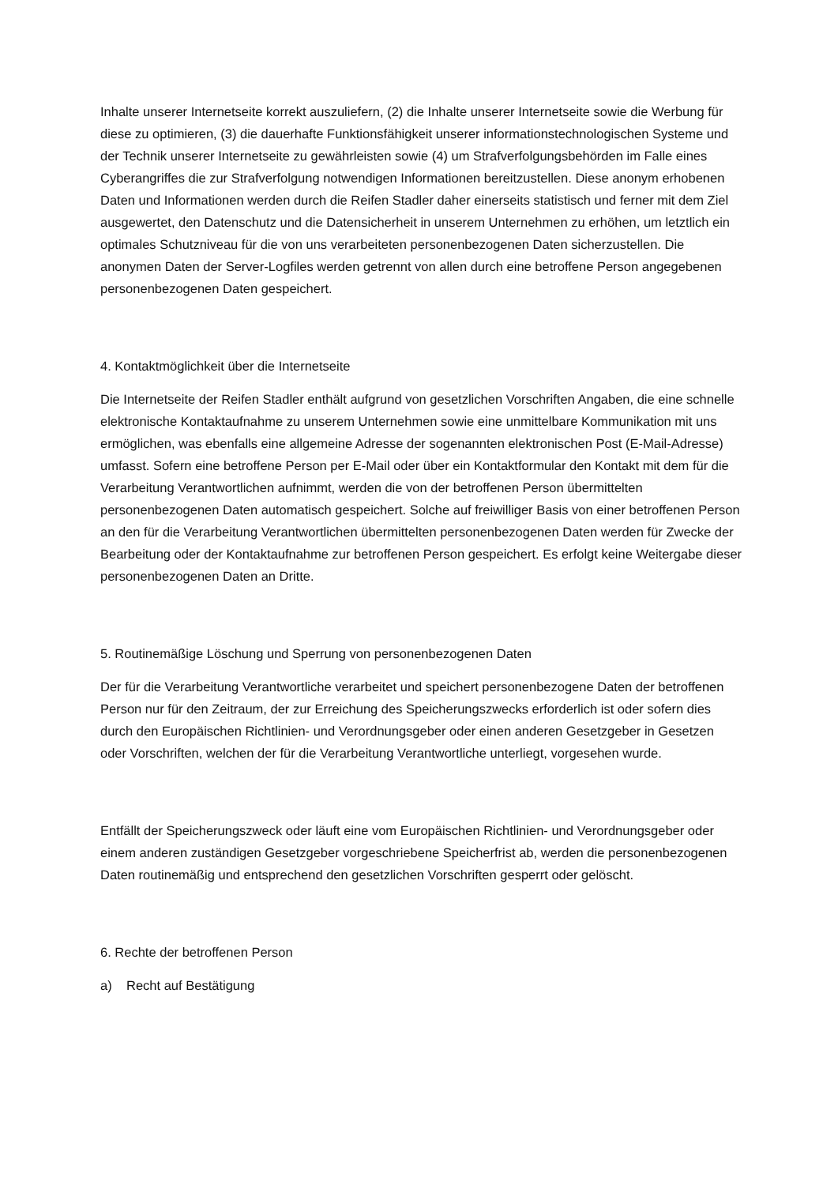Inhalte unserer Internetseite korrekt auszuliefern, (2) die Inhalte unserer Internetseite sowie die Werbung für diese zu optimieren, (3) die dauerhafte Funktionsfähigkeit unserer informationstechnologischen Systeme und der Technik unserer Internetseite zu gewährleisten sowie (4) um Strafverfolgungsbehörden im Falle eines Cyberangriffes die zur Strafverfolgung notwendigen Informationen bereitzustellen. Diese anonym erhobenen Daten und Informationen werden durch die Reifen Stadler daher einerseits statistisch und ferner mit dem Ziel ausgewertet, den Datenschutz und die Datensicherheit in unserem Unternehmen zu erhöhen, um letztlich ein optimales Schutzniveau für die von uns verarbeiteten personenbezogenen Daten sicherzustellen. Die anonymen Daten der Server-Logfiles werden getrennt von allen durch eine betroffene Person angegebenen personenbezogenen Daten gespeichert.
4. Kontaktmöglichkeit über die Internetseite
Die Internetseite der Reifen Stadler enthält aufgrund von gesetzlichen Vorschriften Angaben, die eine schnelle elektronische Kontaktaufnahme zu unserem Unternehmen sowie eine unmittelbare Kommunikation mit uns ermöglichen, was ebenfalls eine allgemeine Adresse der sogenannten elektronischen Post (E-Mail-Adresse) umfasst. Sofern eine betroffene Person per E-Mail oder über ein Kontaktformular den Kontakt mit dem für die Verarbeitung Verantwortlichen aufnimmt, werden die von der betroffenen Person übermittelten personenbezogenen Daten automatisch gespeichert. Solche auf freiwilliger Basis von einer betroffenen Person an den für die Verarbeitung Verantwortlichen übermittelten personenbezogenen Daten werden für Zwecke der Bearbeitung oder der Kontaktaufnahme zur betroffenen Person gespeichert. Es erfolgt keine Weitergabe dieser personenbezogenen Daten an Dritte.
5. Routinemäßige Löschung und Sperrung von personenbezogenen Daten
Der für die Verarbeitung Verantwortliche verarbeitet und speichert personenbezogene Daten der betroffenen Person nur für den Zeitraum, der zur Erreichung des Speicherungszwecks erforderlich ist oder sofern dies durch den Europäischen Richtlinien- und Verordnungsgeber oder einen anderen Gesetzgeber in Gesetzen oder Vorschriften, welchen der für die Verarbeitung Verantwortliche unterliegt, vorgesehen wurde.
Entfällt der Speicherungszweck oder läuft eine vom Europäischen Richtlinien- und Verordnungsgeber oder einem anderen zuständigen Gesetzgeber vorgeschriebene Speicherfrist ab, werden die personenbezogenen Daten routinemäßig und entsprechend den gesetzlichen Vorschriften gesperrt oder gelöscht.
6. Rechte der betroffenen Person
a) Recht auf Bestätigung